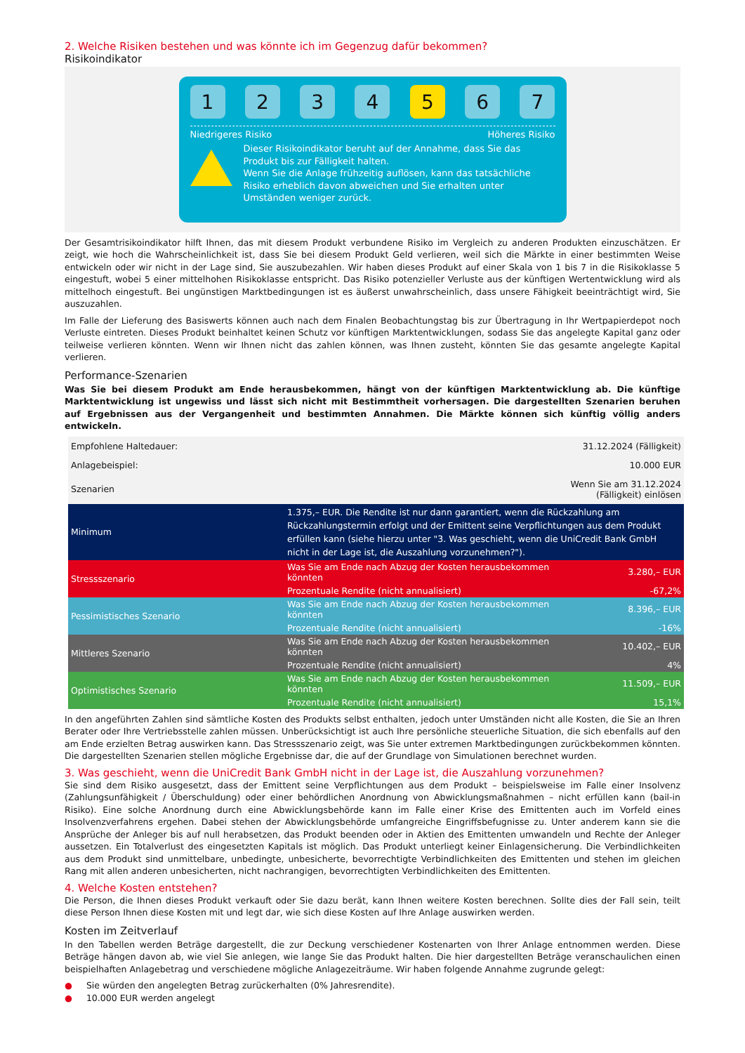2. Welche Risiken bestehen und was könnte ich im Gegenzug dafür bekommen?
Risikoindikator
1 2 3 4 5 6 7
Niedrigeres Risiko Höheres Risiko
Dieser Risikoindikator beruht auf der Annahme, dass Sie das Produkt bis zur Fälligkeit halten.
Wenn Sie die Anlage frühzeitig auflösen, kann das tatsächliche Risiko erheblich davon abweichen und Sie erhalten unter Umständen weniger zurück.
Der Gesamtrisikoindikator hilft Ihnen, das mit diesem Produkt verbundene Risiko im Vergleich zu anderen Produkten einzuschätzen. Er zeigt, wie hoch die Wahrscheinlichkeit ist, dass Sie bei diesem Produkt Geld verlieren, weil sich die Märkte in einer bestimmten Weise entwickeln oder wir nicht in der Lage sind, Sie auszubezahlen. Wir haben dieses Produkt auf einer Skala von 1 bis 7 in die Risikoklasse 5 eingestuft, wobei 5 einer mittelhohen Risikoklasse entspricht. Das Risiko potenzieller Verluste aus der künftigen Wertentwicklung wird als mittelhoch eingestuft. Bei ungünstigen Marktbedingungen ist es äußerst unwahrscheinlich, dass unsere Fähigkeit beeinträchtigt wird, Sie auszuzahlen.
Im Falle der Lieferung des Basiswerts können auch nach dem Finalen Beobachtungstag bis zur Übertragung in Ihr Wertpapierdepot noch Verluste eintreten. Dieses Produkt beinhaltet keinen Schutz vor künftigen Marktentwicklungen, sodass Sie das angelegte Kapital ganz oder teilweise verlieren könnten. Wenn wir Ihnen nicht das zahlen können, was Ihnen zusteht, könnten Sie das gesamte angelegte Kapital verlieren.
Performance-Szenarien
Was Sie bei diesem Produkt am Ende herausbekommen, hängt von der künftigen Marktentwicklung ab. Die künftige Marktentwicklung ist ungewiss und lässt sich nicht mit Bestimmtheit vorhersagen. Die dargestellten Szenarien beruhen auf Ergebnissen aus der Vergangenheit und bestimmten Annahmen. Die Märkte können sich künftig völlig anders entwickeln.
| Empfohlene Haltedauer: | | 31.12.2024 (Fälligkeit) |
| Anlagebeispiel: | | 10.000 EUR |
| Szenarien | | Wenn Sie am 31.12.2024 (Fälligkeit) einlösen |
| Minimum | 1.375,– EUR. Die Rendite ist nur dann garantiert, wenn die Rückzahlung am Rückzahlungstermin erfolgt und der Emittent seine Verpflichtungen aus dem Produkt erfüllen kann (siehe hierzu unter "3. Was geschieht, wenn die UniCredit Bank GmbH nicht in der Lage ist, die Auszahlung vorzunehmen?"). | |
| Stressszenario | Was Sie am Ende nach Abzug der Kosten herausbekommen könnten | 3.280,– EUR |
| | Prozentuale Rendite (nicht annualisiert) | -67,2% |
| Pessimistisches Szenario | Was Sie am Ende nach Abzug der Kosten herausbekommen könnten | 8.396,– EUR |
| | Prozentuale Rendite (nicht annualisiert) | -16% |
| Mittleres Szenario | Was Sie am Ende nach Abzug der Kosten herausbekommen könnten | 10.402,– EUR |
| | Prozentuale Rendite (nicht annualisiert) | 4% |
| Optimistisches Szenario | Was Sie am Ende nach Abzug der Kosten herausbekommen könnten | 11.509,– EUR |
| | Prozentuale Rendite (nicht annualisiert) | 15,1% |
In den angeführten Zahlen sind sämtliche Kosten des Produkts selbst enthalten, jedoch unter Umständen nicht alle Kosten, die Sie an Ihren Berater oder Ihre Vertriebsstelle zahlen müssen. Unberücksichtigt ist auch Ihre persönliche steuerliche Situation, die sich ebenfalls auf den am Ende erzielten Betrag auswirken kann. Das Stressszenario zeigt, was Sie unter extremen Marktbedingungen zurückbekommen könnten. Die dargestellten Szenarien stellen mögliche Ergebnisse dar, die auf der Grundlage von Simulationen berechnet wurden.
3. Was geschieht, wenn die UniCredit Bank GmbH nicht in der Lage ist, die Auszahlung vorzunehmen?
Sie sind dem Risiko ausgesetzt, dass der Emittent seine Verpflichtungen aus dem Produkt – beispielsweise im Falle einer Insolvenz (Zahlungsunfähigkeit / Überschuldung) oder einer behördlichen Anordnung von Abwicklungsmaßnahmen – nicht erfüllen kann (bail-in Risiko). Eine solche Anordnung durch eine Abwicklungsbehörde kann im Falle einer Krise des Emittenten auch im Vorfeld eines Insolvenzverfahrens ergehen. Dabei stehen der Abwicklungsbehörde umfangreiche Eingriffsbefugnisse zu. Unter anderem kann sie die Ansprüche der Anleger bis auf null herabsetzen, das Produkt beenden oder in Aktien des Emittenten umwandeln und Rechte der Anleger aussetzen. Ein Totalverlust des eingesetzten Kapitals ist möglich. Das Produkt unterliegt keiner Einlagensicherung. Die Verbindlichkeiten aus dem Produkt sind unmittelbare, unbedingte, unbesicherte, bevorrechtigte Verbindlichkeiten des Emittenten und stehen im gleichen Rang mit allen anderen unbesicherten, nicht nachrangigen, bevorrechtigten Verbindlichkeiten des Emittenten.
4. Welche Kosten entstehen?
Die Person, die Ihnen dieses Produkt verkauft oder Sie dazu berät, kann Ihnen weitere Kosten berechnen. Sollte dies der Fall sein, teilt diese Person Ihnen diese Kosten mit und legt dar, wie sich diese Kosten auf Ihre Anlage auswirken werden.
Kosten im Zeitverlauf
In den Tabellen werden Beträge dargestellt, die zur Deckung verschiedener Kostenarten von Ihrer Anlage entnommen werden. Diese Beträge hängen davon ab, wie viel Sie anlegen, wie lange Sie das Produkt halten. Die hier dargestellten Beträge veranschaulichen einen beispielhaften Anlagebetrag und verschiedene mögliche Anlagezeiträume. Wir haben folgende Annahme zugrunde gelegt:
● Sie würden den angelegten Betrag zurückerhalten (0% Jahresrendite).
● 10.000 EUR werden angelegt